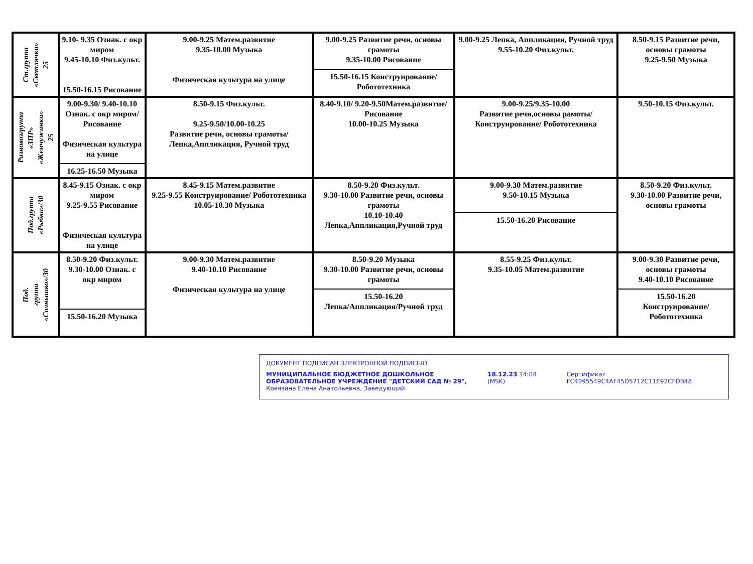| Ст.группа «Светлячки» 25 | 9.10- 9.35 Ознак. с окр миром 9.45-10.10 Физ.культ. 15.50-16.15 Рисование | 9.00-9.25 Матем.развитие 9.35-10.00 Музыка Физическая культура на улице | 9.00-9.25 Развитие речи, основы грамоты 9.35-10.00 Рисование 15.50-16.15 Конструирование/ Робототехника | 9.00-9.25 Лепка, Аппликация, Ручной труд 9.55-10.20 Физ.культ. | 8.50-9.15 Развитие речи, основы грамоты 9.25-9.50 Музыка |
| Разновозгруппа «ЗПР» «Жемчужинки» 25 | 9.00-9.30/ 9.40-10.10 Ознак. с окр миром/Рисование Физическая культура на улице 16.25-16.50 Музыка | 8.50-9.15 Физ.культ. 9.25-9.50/10.00-10.25 Развитие речи, основы грамоты/Лепка,Аппликация, Ручной труд | 8.40-9.10/ 9.20-9.50Матем.развитие/ Рисование 10.00-10.25 Музыка | 9.00-9.25/9.35-10.00 Развитие речи,основы рамоты/ Конструирование/ Робототехника | 9.50-10.15 Физ.культ. |
| Под.группа «Рыбки»/30 | 8.45-9.15 Ознак. с окр миром 9.25-9.55 Рисование Физическая культура на улице | 8.45-9.15 Матем.развитие 9.25-9.55 Конструирование/ Робототехника 10.05-10.30 Музыка | 8.50-9.20 Физ.культ. 9.30-10.00 Развитие речи, основы грамоты 10.10-10.40 Лепка,Аппликация,Ручной труд | 9.00-9.30 Матем.развитие 9.50-10.15 Музыка 15.50-16.20 Рисование | 8.50-9.20 Физ.культ. 9.30-10.00 Развитие речи, основы грамоты |
| Под. группа «Солнышко»/30 | 8.50-9.20 Физ.культ. 9.30-10.00 Ознак. с окр миром 15.50-16.20 Музыка | 9.00-9.30 Матем.развитие 9.40-10.10 Рисование Физическая культура на улице | 8.50-9.20 Музыка 9.30-10.00 Развитие речи, основы грамоты 15.50-16.20 Лепка/Аппликация/Ручной труд | 8.55-9.25 Физ.культ. 9.35-10.05 Матем.развитие | 9.00-9.30 Развитие речи, основы грамоты 9.40-10.10 Рисование 15.50-16.20 Конструирование/ Робототехника |
ДОКУМЕНТ ПОДПИСАН ЭЛЕКТРОННОЙ ПОДПИСЬЮ
МУНИЦИПАЛЬНОЕ БЮДЖЕТНОЕ ДОШКОЛЬНОЕ ОБРАЗОВАТЕЛЬНОЕ УЧРЕЖДЕНИЕ "ДЕТСКИЙ САД № 29", Ковязина Елена Анатольевна, Заведующий
18.12.23 14:04 (MSK) Сертификат FC4095549C4AF45D5712C11E92CFDB48